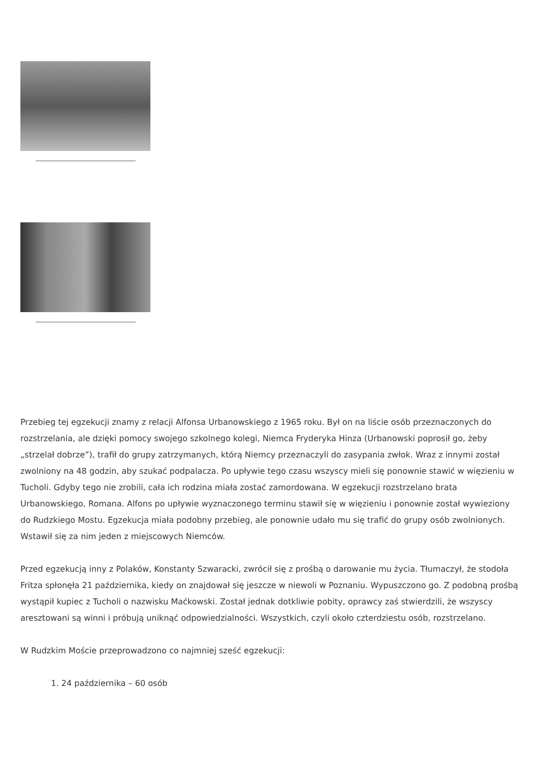Przebieg tej egzekucji znamy z relacji Alfonsa Urbanowskiego z 1965 roku. Był on na liście osób przeznaczonych do rozstrzelania, ale dzięki pomocy swojego szkolnego kolegi, Niemca Fryderyka Hinza (Urbanowski poprosił go, żeby „strzelał dobrze”), trafił do grupy zatrzymanych, którą Niemcy przeznaczyli do zasypania zwłok. Wraz z innymi został zwolniony na 48 godzin, aby szukać podpalacza. Po upływie tego czasu wszyscy mieli się ponownie stawić w więzieniu w Tucholi. Gdyby tego nie zrobili, cała ich rodzina miała zostać zamordowana. W egzekucji rozstrzelano brata Urbanowskiego, Romana. Alfons po upływie wyznaczonego terminu stawił się w więzieniu i ponownie został wywieziony do Rudzkiego Mostu. Egzekucja miała podobny przebieg, ale ponownie udało mu się trafić do grupy osób zwolnionych. Wstawił się za nim jeden z miejscowych Niemców.
Przed egzekucją inny z Polaków, Konstanty Szwaracki, zwrócił się z prośbą o darowanie mu życia. Tłumaczył, że stodoła Fritza spłonęła 21 października, kiedy on znajdował się jeszcze w niewoli w Poznaniu. Wypuszczono go. Z podobną prośbą wystąpił kupiec z Tucholi o nazwisku Maćkowski. Został jednak dotkliwie pobity, oprawcy zaś stwierdzili, że wszyscy aresztowani są winni i próbują uniknąć odpowiedzialności. Wszystkich, czyli około czterdziestu osób, rozstrzelano.
W Rudzkim Moście przeprowadzono co najmniej sześć egzekucji:
1. 24 października – 60 osób